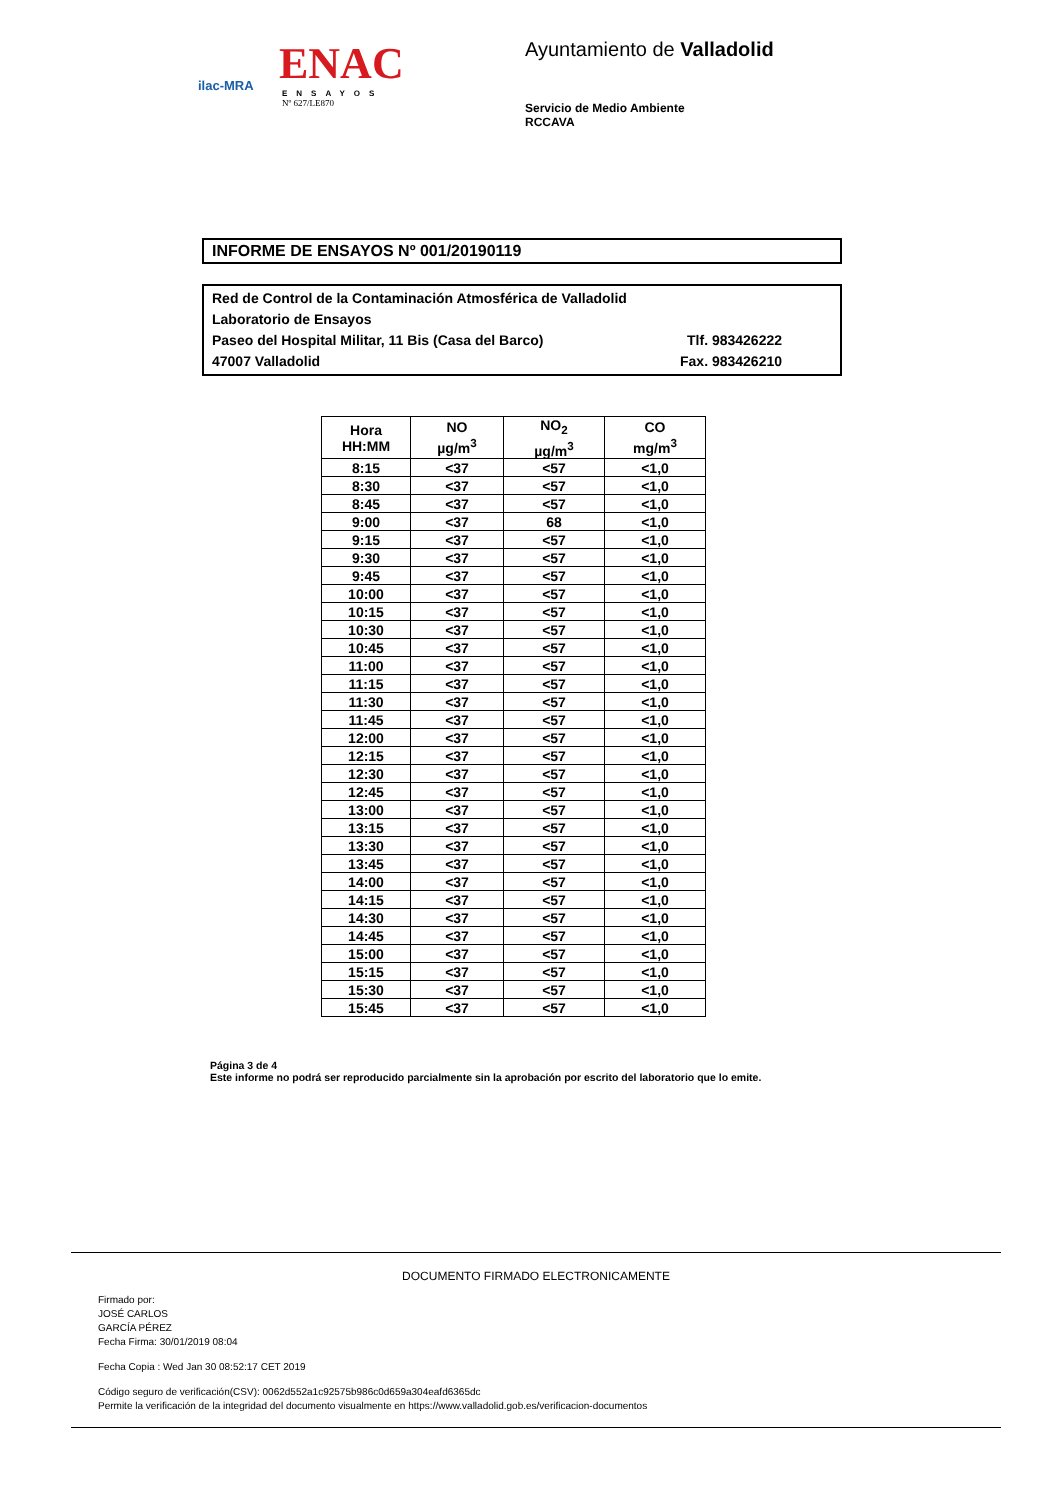ilac-MRA
ENAC
ENSAYOS
Nº 627/LE870
Ayuntamiento de Valladolid
Servicio de Medio Ambiente
RCCAVA
INFORME DE ENSAYOS Nº 001/20190119
Red de Control de la Contaminación Atmosférica de Valladolid
Laboratorio de Ensayos
Paseo del Hospital Militar, 11 Bis (Casa del Barco) Tlf. 983426222
47007 Valladolid Fax. 983426210
| Hora HH:MM | NO µg/m<sup>3</sup> | NO<sub>2</sub> µg/m<sup>3</sup> | CO mg/m<sup>3</sup> |
| --- | --- | --- | --- |
| 8:15 | <37 | <57 | <1,0 |
| 8:30 | <37 | <57 | <1,0 |
| 8:45 | <37 | <57 | <1,0 |
| 9:00 | <37 | 68 | <1,0 |
| 9:15 | <37 | <57 | <1,0 |
| 9:30 | <37 | <57 | <1,0 |
| 9:45 | <37 | <57 | <1,0 |
| 10:00 | <37 | <57 | <1,0 |
| 10:15 | <37 | <57 | <1,0 |
| 10:30 | <37 | <57 | <1,0 |
| 10:45 | <37 | <57 | <1,0 |
| 11:00 | <37 | <57 | <1,0 |
| 11:15 | <37 | <57 | <1,0 |
| 11:30 | <37 | <57 | <1,0 |
| 11:45 | <37 | <57 | <1,0 |
| 12:00 | <37 | <57 | <1,0 |
| 12:15 | <37 | <57 | <1,0 |
| 12:30 | <37 | <57 | <1,0 |
| 12:45 | <37 | <57 | <1,0 |
| 13:00 | <37 | <57 | <1,0 |
| 13:15 | <37 | <57 | <1,0 |
| 13:30 | <37 | <57 | <1,0 |
| 13:45 | <37 | <57 | <1,0 |
| 14:00 | <37 | <57 | <1,0 |
| 14:15 | <37 | <57 | <1,0 |
| 14:30 | <37 | <57 | <1,0 |
| 14:45 | <37 | <57 | <1,0 |
| 15:00 | <37 | <57 | <1,0 |
| 15:15 | <37 | <57 | <1,0 |
| 15:30 | <37 | <57 | <1,0 |
| 15:45 | <37 | <57 | <1,0 |
Página 3 de 4
Este informe no podrá ser reproducido parcialmente sin la aprobación por escrito del laboratorio que lo emite.
DOCUMENTO FIRMADO ELECTRONICAMENTE
Firmado por:
JOSÉ CARLOS
GARCÍA PÉREZ
Fecha Firma: 30/01/2019 08:04
Fecha Copia : Wed Jan 30 08:52:17 CET 2019
Código seguro de verificación(CSV): 0062d552a1c92575b986c0d659a304eafd6365dc
Permite la verificación de la integridad del documento visualmente en https://www.valladolid.gob.es/verificacion-documentos